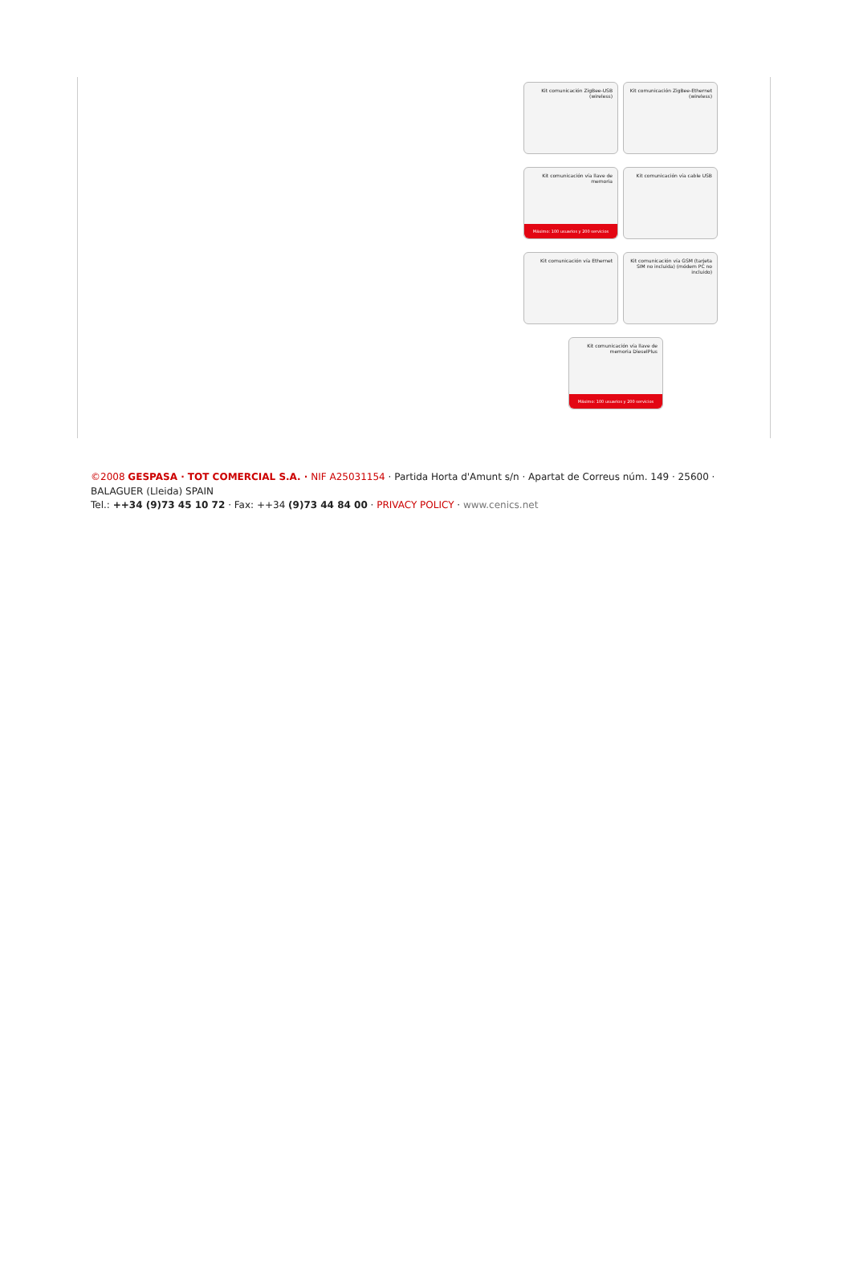Kit comunicación ZigBee-USB (wireless)
Kit comunicación ZigBee-Ethernet (wireless)
Kit comunicación vía llave de memoria
Máximo: 100 usuarios y 200 servicios
Kit comunicación vía cable USB Kit comunicación vía Ethernet
Kit comunicación vía GSM (tarjeta SIM no incluida) (módem PC no incluido)
Kit comunicación vía llave de memoria DieselPlus
Máximo: 100 usuarios y 200 servicios
©2008 GESPASA · TOT COMERCIAL S.A. · NIF A25031154 · Partida Horta d'Amunt s/n · Apartat de Correus núm. 149 · 25600 · BALAGUER (Lleida) SPAIN
Tel.: ++34 (9)73 45 10 72 · Fax: ++34 (9)73 44 84 00 · PRIVACY POLICY · www.cenics.net